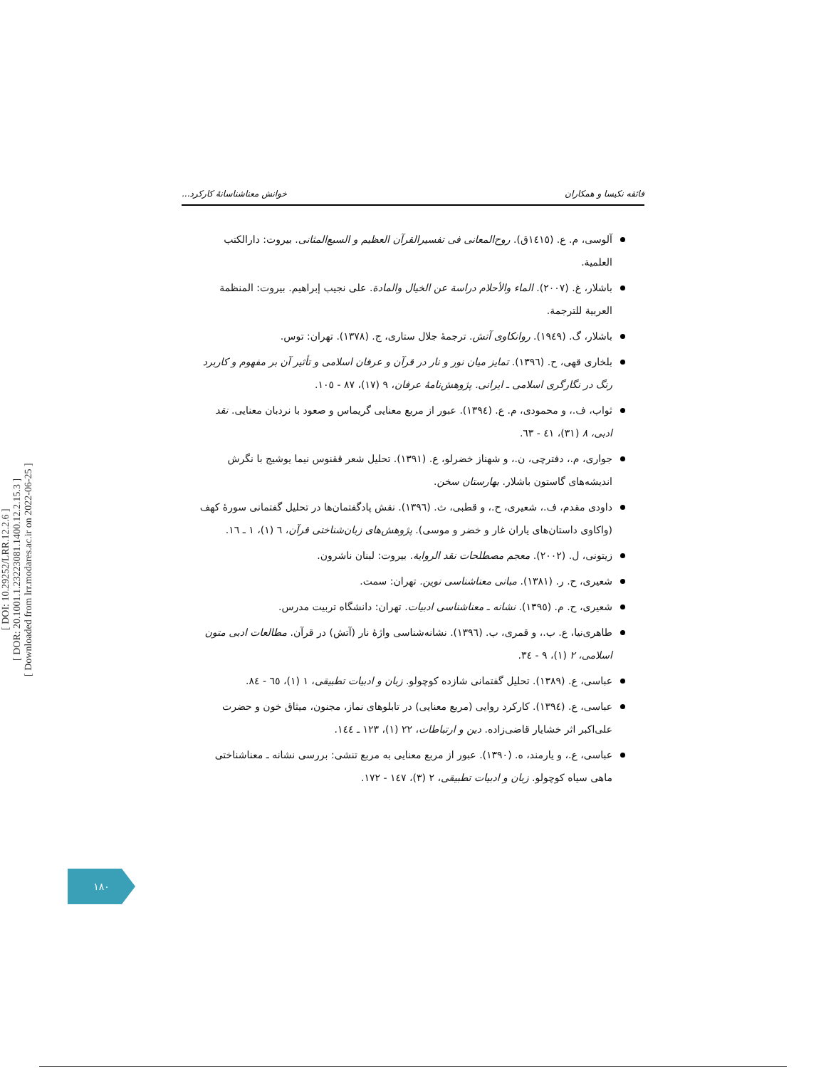[ DOI: 10.29252/LRR.12.2.6 ]
[ DOR: 20.1001.1.23223081.1400.12.2.15.3 ]
[ Downloaded from lrr.modares.ac.ir on 2022-06-25 ]
فائقه نکیسا و همکاران خوانش معناشناسانهٔ کارکرد...
آلوسی، م. ع. (۱٤۱٥ق). روح‌المعانی فی تفسیرالقرآن العظیم و السبع‌المثانی. بیروت: دارالکتب العلمیة.
باشلار، غ. (۲۰۰۷). الماء والأحلام دراسة عن الخیال والمادة. علی نجیب إبراهیم. بیروت: المنظمة العربیة للترجمة.
باشلار، گ. (۱۹٤۹). روانکاوی آتش. ترجمهٔ جلال ستاری، ج. (۱۳۷۸). تهران: توس.
بلخاری قهی، ح. (۱۳۹٦). تمایز میان نور و نار در قرآن و عرفان اسلامی و تأثیر آن بر مفهوم و کاربرد رنگ در نگارگری اسلامی ـ ایرانی. پژوهش‌نامهٔ عرفان، ۹ (۱۷)، ۸۷ - ۱۰٥.
ثواب، ف.، و محمودی، م. ع. (۱۳۹٤). عبور از مربع معنایی گریماس و صعود با نردبان معنایی. نقد ادبی، ۸ (۳۱)، ٤۱ - ٦۳.
جواری، م.، دفترچی، ن.، و شهناز خضرلو، ع. (۱۳۹۱). تحلیل شعر ققنوس نیما یوشیج با نگرش اندیشه‌های گاستون باشلار. بهارستان سخن.
داودی مقدم، ف.، شعیری، ح.، و قطبی، ث. (۱۳۹٦). نقش پادگفتمان‌ها در تحلیل گفتمانی سورهٔ کهف (واکاوی داستان‌های یاران غار و خضر و موسی). پژوهش‌های زبان‌شناختی قرآن، ٦ (۱)، ۱ ـ ۱٦.
زیتونی، ل. (۲۰۰۲). معجم مصطلحات نقد الروایة. بیروت: لبنان ناشرون.
شعیری، ح. ر. (۱۳۸۱). مبانی معناشناسی نوین. تهران: سمت.
شعیری، ح. م. (۱۳۹٥). نشانه ـ معناشناسی ادبیات. تهران: دانشگاه تربیت مدرس.
طاهری‌نیا، ع. ب.، و قمری، ب. (۱۳۹٦). نشانه‌شناسی واژهٔ نار (آتش) در قرآن. مطالعات ادبی متون اسلامی، ۲ (۱)، ۹ - ۳٤.
عباسی، ع. (۱۳۸۹). تحلیل گفتمانی شازده کوچولو. زبان و ادبیات تطبیقی، ۱ (۱)، ٦٥ - ۸٤.
عباسی، ع. (۱۳۹٤). کارکرد روایی (مربع معنایی) در تابلوهای نماز، مجنون، میثاق خون و حضرت علی‌اکبر اثر خشایار قاضی‌زاده. دین و ارتباطات، ۲۲ (۱)، ۱۲۳ ـ ۱٤٤.
عباسی، ع.، و یارمند، ه. (۱۳۹۰). عبور از مربع معنایی به مربع تنشی: بررسی نشانه ـ معناشناختی ماهی سیاه کوچولو. زبان و ادبیات تطبیقی، ۲ (۳)، ۱٤۷ - ۱۷۲.
۱۸۰